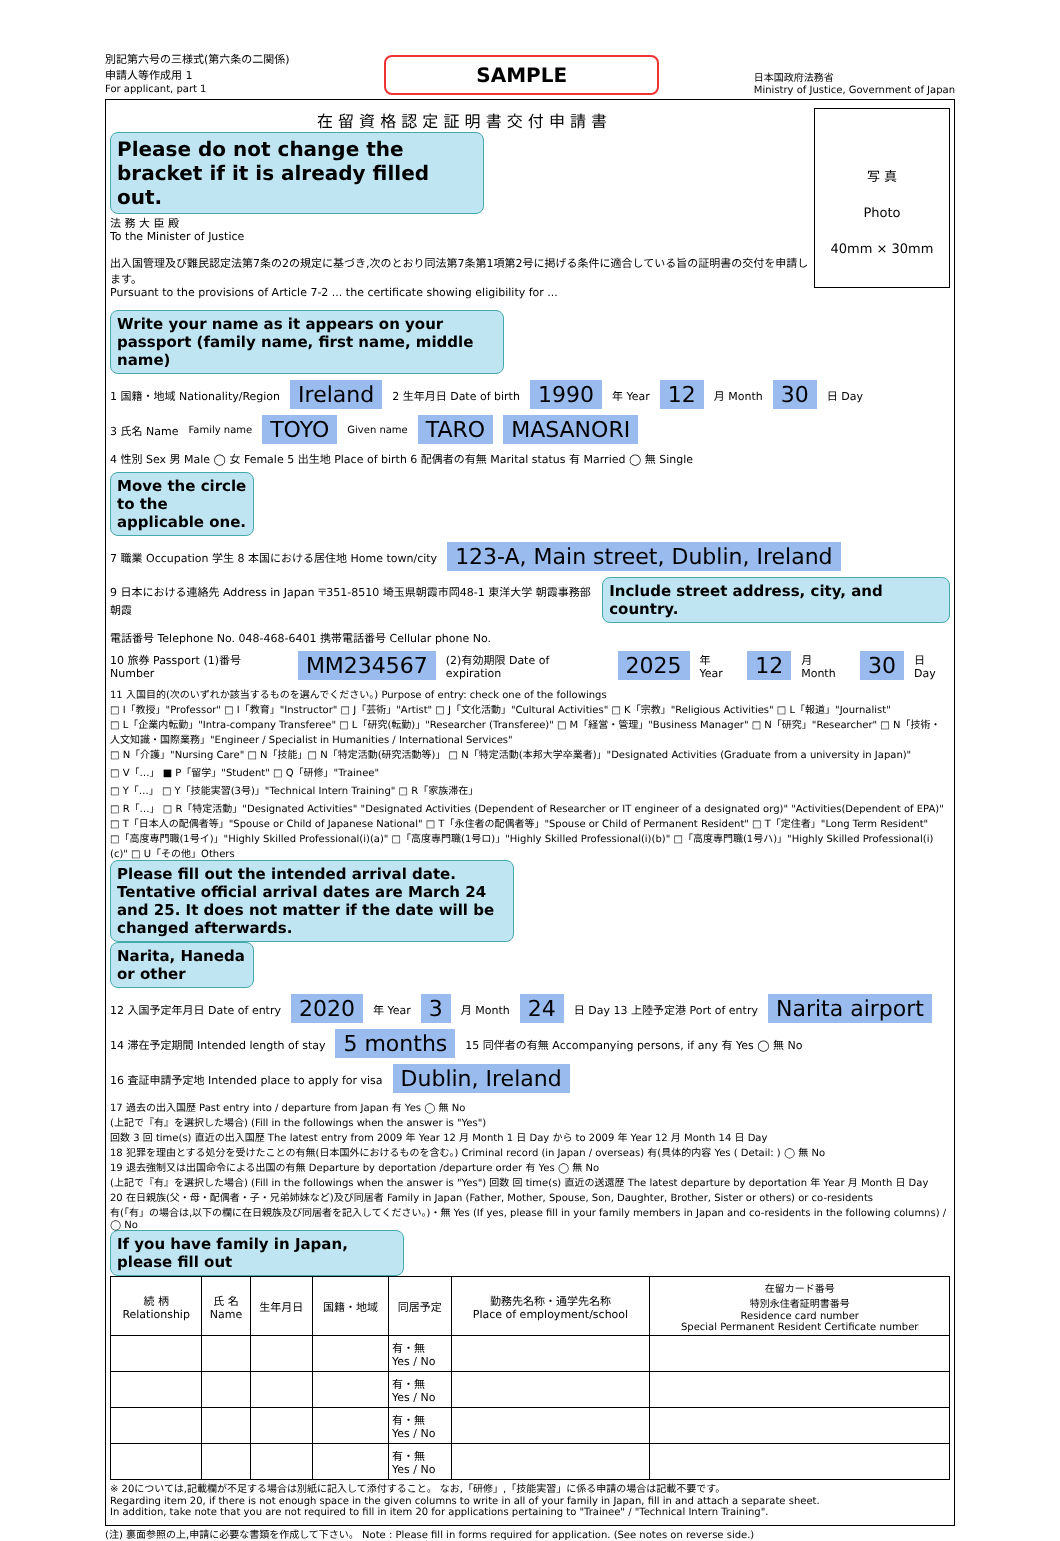別記第六号の三様式(第六条の二関係)
申請人等作成用 1
For applicant, part 1
SAMPLE
日本国政府法務省
Ministry of Justice, Government of Japan
写 真
Photo
40mm × 30mm
在 留 資 格 認 定 証 明 書 交 付 申 請 書
Please do not change the bracket if it is already filled out.
法 務 大 臣 殿
To the Minister of Justice
出入国管理及び難民認定法第7条の2の規定に基づき,次のとおり同法第7条第1項第2号に掲げる条件に適合している旨の証明書の交付を申請します。
Pursuant to the provisions of Article 7-2 ... the certificate showing eligibility for ...
Write your name as it appears on your passport (family name, first name, middle name)
1 国籍・地域 Nationality/Region Ireland 2 生年月日 Date of birth 1990 年 Year 12 月 Month 30 日 Day
3 氏名 Name Family name TOYO Given name TARO MASANORI
4 性別 Sex 男 Male ◯ 女 Female 5 出生地 Place of birth 6 配偶者の有無 Marital status 有 Married ◯ 無 Single
Move the circle to the applicable one.
7 職業 Occupation 学生 8 本国における居住地 Home town/city 123-A, Main street, Dublin, Ireland
9 日本における連絡先 Address in Japan 〒351-8510 埼玉県朝霞市岡48-1 東洋大学 朝霞事務部朝霞 Include street address, city, and country.
電話番号 Telephone No. 048-468-6401 携帯電話番号 Cellular phone No.
10 旅券 Passport (1)番号 Number MM234567 (2)有効期限 Date of expiration 2025 年 Year 12 月 Month 30 日 Day
11 入国目的(次のいずれか該当するものを選んでください。) Purpose of entry: check one of the followings
□ I「教授」"Professor" □ I「教育」"Instructor" □ J「芸術」"Artist" □ J「文化活動」"Cultural Activities" □ K「宗教」"Religious Activities" □ L「報道」"Journalist"
□ L「企業内転勤」"Intra-company Transferee" □ L「研究(転勤)」"Researcher (Transferee)" □ M「経営・管理」"Business Manager" □ N「研究」"Researcher" □ N「技術・人文知識・国際業務」"Engineer / Specialist in Humanities / International Services"
□ N「介護」"Nursing Care" □ N「技能」□ N「特定活動(研究活動等)」 □ N「特定活動(本邦大学卒業者)」"Designated Activities (Graduate from a university in Japan)"
□ V「…」 ■ P「留学」"Student" □ Q「研修」"Trainee"
□ Y「…」 □ Y「技能実習(3号)」"Technical Intern Training" □ R「家族滞在」
□ R「…」 □ R「特定活動」"Designated Activities" "Designated Activities (Dependent of Researcher or IT engineer of a designated org)" "Activities(Dependent of EPA)"
□ T「日本人の配偶者等」"Spouse or Child of Japanese National" □ T「永住者の配偶者等」"Spouse or Child of Permanent Resident" □ T「定住者」"Long Term Resident"
□「高度専門職(1号イ)」"Highly Skilled Professional(i)(a)" □「高度専門職(1号ロ)」"Highly Skilled Professional(i)(b)" □「高度専門職(1号ハ)」"Highly Skilled Professional(i)(c)" □ U「その他」Others
Please fill out the intended arrival date. Tentative official arrival dates are March 24 and 25. It does not matter if the date will be changed afterwards.
Narita, Haneda or other
12 入国予定年月日 Date of entry 2020 年 Year 3 月 Month 24 日 Day 13 上陸予定港 Port of entry Narita airport
14 滞在予定期間 Intended length of stay 5 months 15 同伴者の有無 Accompanying persons, if any 有 Yes ◯ 無 No
16 査証申請予定地 Intended place to apply for visa Dublin, Ireland
17 過去の出入国歴 Past entry into / departure from Japan 有 Yes ◯ 無 No
(上記で『有』を選択した場合) (Fill in the followings when the answer is "Yes")
回数 3 回 time(s) 直近の出入国歴 The latest entry from 2009 年 Year 12 月 Month 1 日 Day から to 2009 年 Year 12 月 Month 14 日 Day
18 犯罪を理由とする処分を受けたことの有無(日本国外におけるものを含む。) Criminal record (in Japan / overseas) 有(具体的内容 Yes ( Detail: ) ◯ 無 No
19 退去強制又は出国命令による出国の有無 Departure by deportation /departure order 有 Yes ◯ 無 No
(上記で『有』を選択した場合) (Fill in the followings when the answer is "Yes") 回数 回 time(s) 直近の送還歴 The latest departure by deportation 年 Year 月 Month 日 Day
20 在日親族(父・母・配偶者・子・兄弟姉妹など)及び同居者 Family in Japan (Father, Mother, Spouse, Son, Daughter, Brother, Sister or others) or co-residents
有(「有」の場合は,以下の欄に在日親族及び同居者を記入してください。)・無 Yes (If yes, please fill in your family members in Japan and co-residents in the following columns) / ◯ No
If you have family in Japan, please fill out
| 続 柄 Relationship | 氏 名 Name | 生年月日 | 国籍・地域 | 同居予定 | 勤務先名称・通学先名称 Place of employment/school | 在留カード番号 特別永住者証明書番号 Residence card number Special Permanent Resident Certificate number |
| --- | --- | --- | --- | --- | --- | --- |
| | | | | 有・無 Yes / No | | |
| | | | | 有・無 Yes / No | | |
| | | | | 有・無 Yes / No | | |
| | | | | 有・無 Yes / No | | |
※ 20については,記載欄が不足する場合は別紙に記入して添付すること。 なお,「研修」,「技能実習」に係る申請の場合は記載不要です。
Regarding item 20, if there is not enough space in the given columns to write in all of your family in Japan, fill in and attach a separate sheet.
In addition, take note that you are not required to fill in item 20 for applications pertaining to "Trainee" / "Technical Intern Training".
(注) 裏面参照の上,申請に必要な書類を作成して下さい。 Note : Please fill in forms required for application. (See notes on reverse side.)